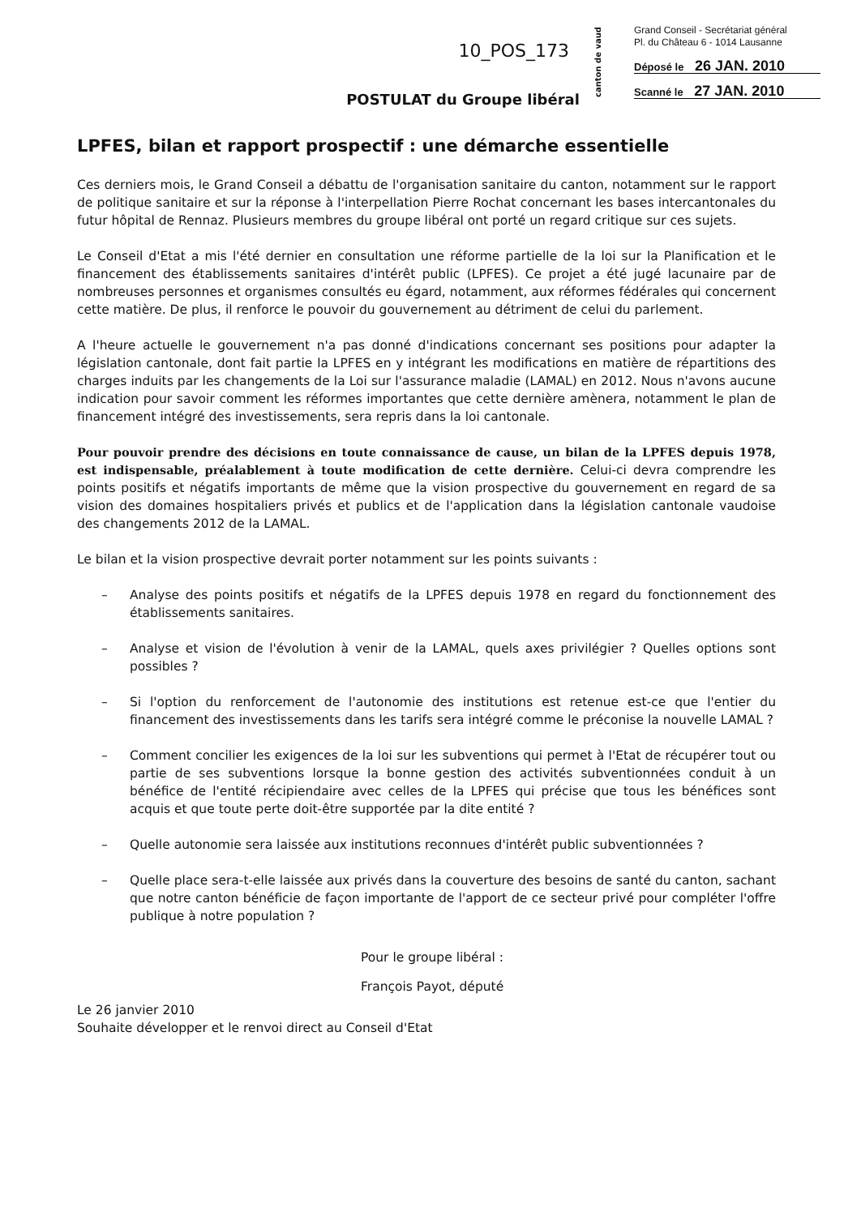10_POS_173
canton de vaud
Grand Conseil - Secrétariat général
Pl. du Château 6 - 1014 Lausanne
Déposé le 26 JAN. 2010
Scanné le 27 JAN. 2010
POSTULAT du Groupe libéral
LPFES, bilan et rapport prospectif : une démarche essentielle
Ces derniers mois, le Grand Conseil a débattu de l'organisation sanitaire du canton, notamment sur le rapport de politique sanitaire et sur la réponse à l'interpellation Pierre Rochat concernant les bases intercantonales du futur hôpital de Rennaz. Plusieurs membres du groupe libéral ont porté un regard critique sur ces sujets.
Le Conseil d'Etat a mis l'été dernier en consultation une réforme partielle de la loi sur la Planification et le financement des établissements sanitaires d'intérêt public (LPFES). Ce projet a été jugé lacunaire par de nombreuses personnes et organismes consultés eu égard, notamment, aux réformes fédérales qui concernent cette matière. De plus, il renforce le pouvoir du gouvernement au détriment de celui du parlement.
A l'heure actuelle le gouvernement n'a pas donné d'indications concernant ses positions pour adapter la législation cantonale, dont fait partie la LPFES en y intégrant les modifications en matière de répartitions des charges induits par les changements de la Loi sur l'assurance maladie (LAMAL) en 2012. Nous n'avons aucune indication pour savoir comment les réformes importantes que cette dernière amènera, notamment le plan de financement intégré des investissements, sera repris dans la loi cantonale.
Pour pouvoir prendre des décisions en toute connaissance de cause, un bilan de la LPFES depuis 1978, est indispensable, préalablement à toute modification de cette dernière. Celui-ci devra comprendre les points positifs et négatifs importants de même que la vision prospective du gouvernement en regard de sa vision des domaines hospitaliers privés et publics et de l'application dans la législation cantonale vaudoise des changements 2012 de la LAMAL.
Le bilan et la vision prospective devrait porter notamment sur les points suivants :
– Analyse des points positifs et négatifs de la LPFES depuis 1978 en regard du fonctionnement des établissements sanitaires.
– Analyse et vision de l'évolution à venir de la LAMAL, quels axes privilégier ? Quelles options sont possibles ?
– Si l'option du renforcement de l'autonomie des institutions est retenue est-ce que l'entier du financement des investissements dans les tarifs sera intégré comme le préconise la nouvelle LAMAL ?
– Comment concilier les exigences de la loi sur les subventions qui permet à l'Etat de récupérer tout ou partie de ses subventions lorsque la bonne gestion des activités subventionnées conduit à un bénéfice de l'entité récipiendaire avec celles de la LPFES qui précise que tous les bénéfices sont acquis et que toute perte doit-être supportée par la dite entité ?
– Quelle autonomie sera laissée aux institutions reconnues d'intérêt public subventionnées ?
– Quelle place sera-t-elle laissée aux privés dans la couverture des besoins de santé du canton, sachant que notre canton bénéficie de façon importante de l'apport de ce secteur privé pour compléter l'offre publique à notre population ?
Pour le groupe libéral :
François Payot, député
Le 26 janvier 2010
Souhaite développer et le renvoi direct au Conseil d'Etat